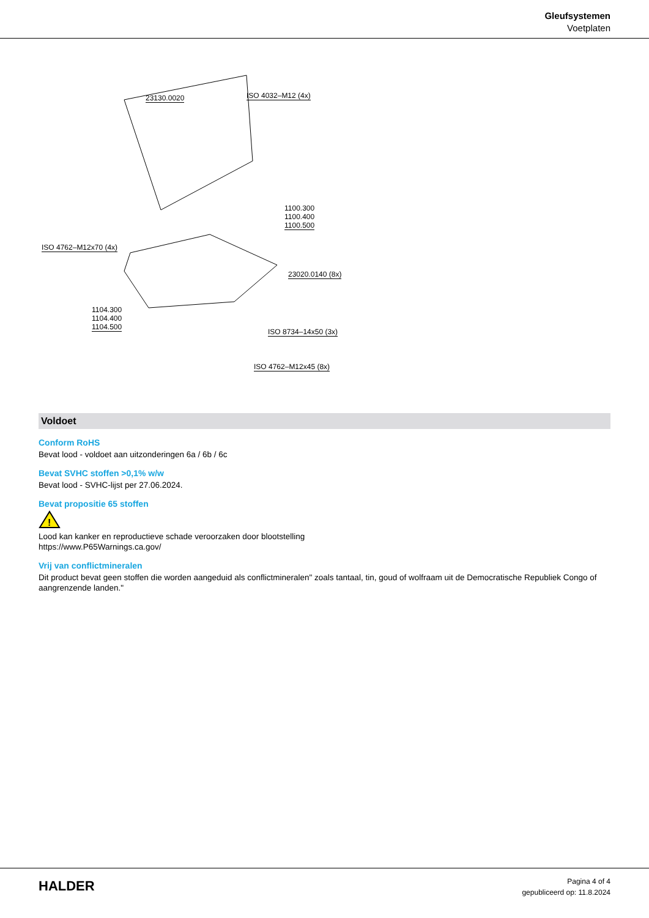Gleufsystemen
Voetplaten
23130.0020 ISO 4032–M12 (4x)
1100.300
1100.400
1100.500
ISO 4762–M12x70 (4x)
23020.0140 (8x)
1104.300
1104.400
1104.500
ISO 8734–14x50 (3x)
ISO 4762–M12x45 (8x)
Voldoet
Conform RoHS
Bevat lood - voldoet aan uitzonderingen 6a / 6b / 6c
Bevat SVHC stoffen >0,1% w/w
Bevat lood - SVHC-lijst per 27.06.2024.
Bevat propositie 65 stoffen
!
Lood kan kanker en reproductieve schade veroorzaken door blootstelling
https://www.P65Warnings.ca.gov/
Vrij van conflictmineralen
Dit product bevat geen stoffen die worden aangeduid als conflictmineralen" zoals tantaal, tin, goud of wolfraam uit de Democratische Republiek Congo of aangrenzende landen."
HALDER
Pagina 4 of 4
gepubliceerd op: 11.8.2024